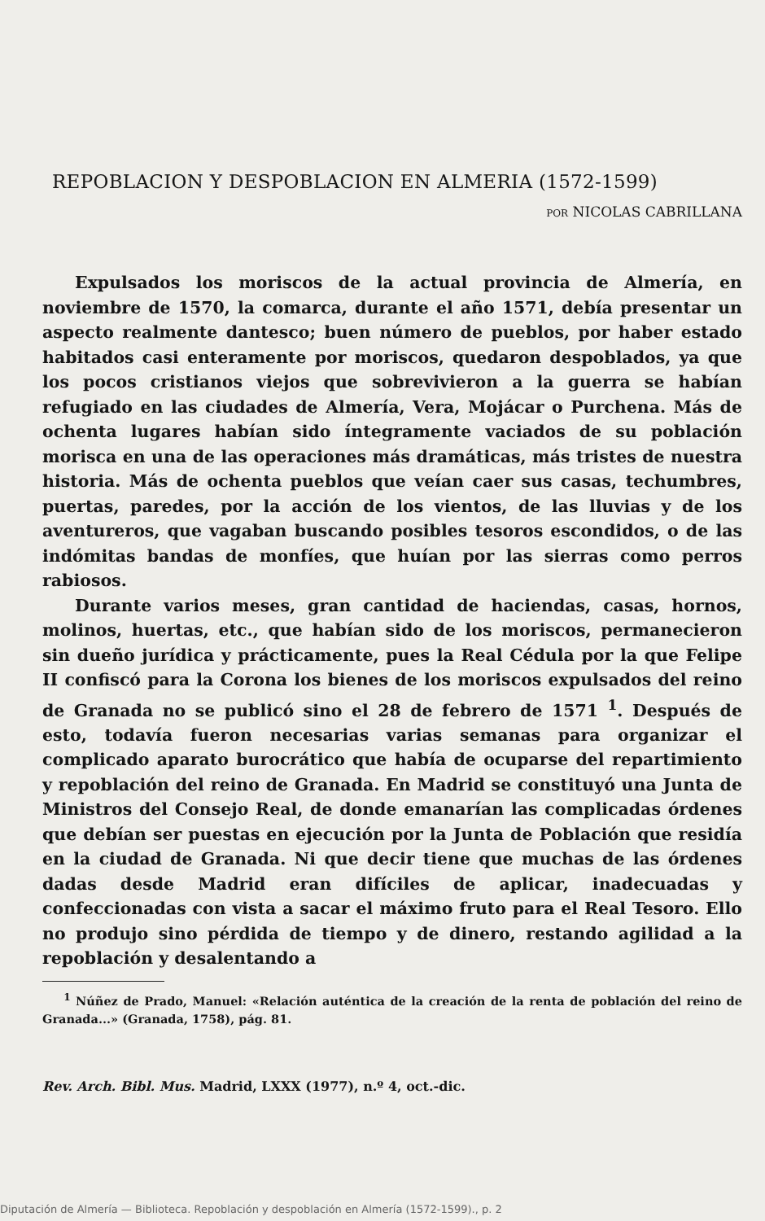REPOBLACION Y DESPOBLACION EN ALMERIA (1572-1599)
POR NICOLAS CABRILLANA
Expulsados los moriscos de la actual provincia de Almería, en noviembre de 1570, la comarca, durante el año 1571, debía presentar un aspecto realmente dantesco; buen número de pueblos, por haber estado habitados casi enteramente por moriscos, quedaron despoblados, ya que los pocos cristianos viejos que sobrevivieron a la guerra se habían refugiado en las ciudades de Almería, Vera, Mojácar o Purchena. Más de ochenta lugares habían sido íntegramente vaciados de su población morisca en una de las operaciones más dramáticas, más tristes de nuestra historia. Más de ochenta pueblos que veían caer sus casas, techumbres, puertas, paredes, por la acción de los vientos, de las lluvias y de los aventureros, que vagaban buscando posibles tesoros escondidos, o de las indómitas bandas de monfíes, que huían por las sierras como perros rabiosos.
Durante varios meses, gran cantidad de haciendas, casas, hornos, molinos, huertas, etc., que habían sido de los moriscos, permanecieron sin dueño jurídica y prácticamente, pues la Real Cédula por la que Felipe II confiscó para la Corona los bienes de los moriscos expulsados del reino de Granada no se publicó sino el 28 de febrero de 1571 <sup>1</sup>. Después de esto, todavía fueron necesarias varias semanas para organizar el complicado aparato burocrático que había de ocuparse del repartimiento y repoblación del reino de Granada. En Madrid se constituyó una Junta de Ministros del Consejo Real, de donde emanarían las complicadas órdenes que debían ser puestas en ejecución por la Junta de Población que residía en la ciudad de Granada. Ni que decir tiene que muchas de las órdenes dadas desde Madrid eran difíciles de aplicar, inadecuadas y confeccionadas con vista a sacar el máximo fruto para el Real Tesoro. Ello no produjo sino pérdida de tiempo y de dinero, restando agilidad a la repoblación y desalentando a
<sup>1</sup> Núñez de Prado, Manuel: «Relación auténtica de la creación de la renta de población del reino de Granada...» (Granada, 1758), pág. 81.
Rev. Arch. Bibl. Mus. Madrid, LXXX (1977), n.º 4, oct.-dic.
Diputación de Almería — Biblioteca. Repoblación y despoblación en Almería (1572-1599)., p. 2